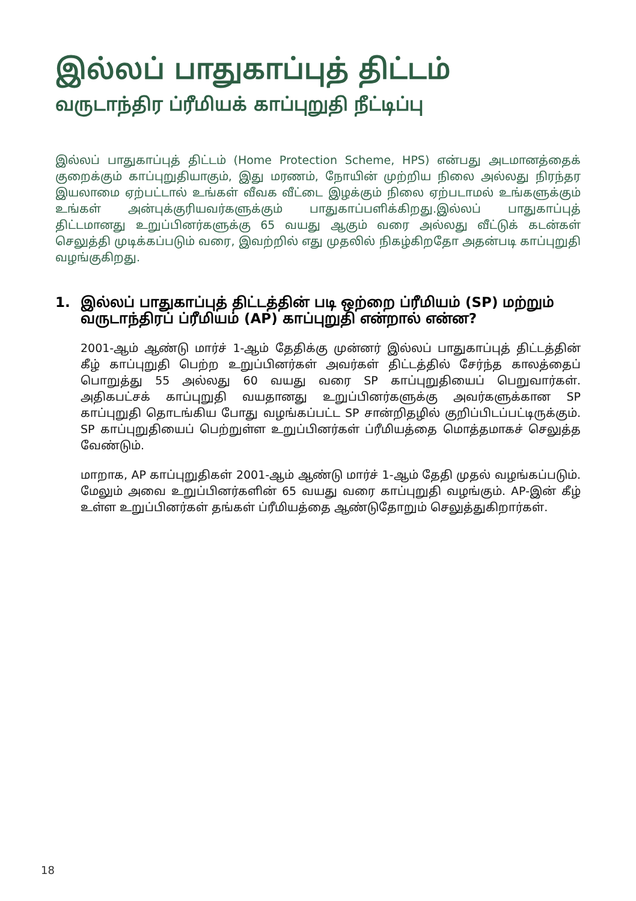இல்லப் பாதுகாப்புத் திட்டம்
வருடாந்திர ப்ரீமியக் காப்புறுதி நீட்டிப்பு
இல்லப் பாதுகாப்புத் திட்டம் (Home Protection Scheme, HPS) என்பது அடமானத்தைக் குறைக்கும் காப்புறுதியாகும், இது மரணம், நோயின் முற்றிய நிலை அல்லது நிரந்தர இயலாமை ஏற்பட்டால் உங்கள் வீவக வீட்டை இழக்கும் நிலை ஏற்படாமல் உங்களுக்கும் உங்கள் அன்புக்குரியவர்களுக்கும் பாதுகாப்பளிக்கிறது.இல்லப் பாதுகாப்புத் திட்டமானது உறுப்பினர்களுக்கு 65 வயது ஆகும் வரை அல்லது வீட்டுக் கடன்கள் செலுத்தி முடிக்கப்படும் வரை, இவற்றில் எது முதலில் நிகழ்கிறதோ அதன்படி காப்புறுதி வழங்குகிறது.
1. இல்லப் பாதுகாப்புத் திட்டத்தின் படி ஒற்றை ப்ரீமியம் (SP) மற்றும் வருடாந்திரப் ப்ரீமியம் (AP) காப்புறுதி என்றால் என்ன?
2001-ஆம் ஆண்டு மார்ச் 1-ஆம் தேதிக்கு முன்னர் இல்லப் பாதுகாப்புத் திட்டத்தின் கீழ் காப்புறுதி பெற்ற உறுப்பினர்கள் அவர்கள் திட்டத்தில் சேர்ந்த காலத்தைப் பொறுத்து 55 அல்லது 60 வயது வரை SP காப்புறுதியைப் பெறுவார்கள். அதிகபட்சக் காப்புறுதி வயதானது உறுப்பினர்களுக்கு அவர்களுக்கான SP காப்புறுதி தொடங்கிய போது வழங்கப்பட்ட SP சான்றிதழில் குறிப்பிடப்பட்டிருக்கும். SP காப்புறுதியைப் பெற்றுள்ள உறுப்பினர்கள் ப்ரீமியத்தை மொத்தமாகச் செலுத்த வேண்டும்.
மாறாக, AP காப்புறுதிகள் 2001-ஆம் ஆண்டு மார்ச் 1-ஆம் தேதி முதல் வழங்கப்படும். மேலும் அவை உறுப்பினர்களின் 65 வயது வரை காப்புறுதி வழங்கும். AP-இன் கீழ் உள்ள உறுப்பினர்கள் தங்கள் ப்ரீமியத்தை ஆண்டுதோறும் செலுத்துகிறார்கள்.
18